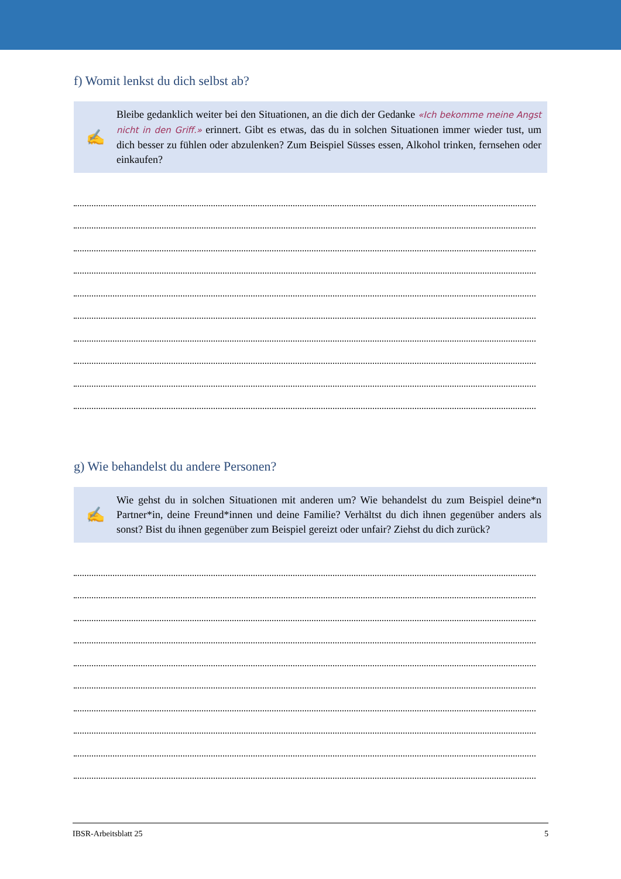f) Womit lenkst du dich selbst ab?
✍
Bleibe gedanklich weiter bei den Situationen, an die dich der Gedanke «Ich bekomme meine Angst nicht in den Griff.» erinnert. Gibt es etwas, das du in solchen Situationen immer wieder tust, um dich besser zu fühlen oder abzulenken? Zum Beispiel Süsses essen, Alkohol trinken, fernsehen oder einkaufen?
g) Wie behandelst du andere Personen?
✍
Wie gehst du in solchen Situationen mit anderen um? Wie behandelst du zum Beispiel deine*n Partner*in, deine Freund*innen und deine Familie? Verhältst du dich ihnen gegenüber anders als sonst? Bist du ihnen gegenüber zum Beispiel gereizt oder unfair? Ziehst du dich zurück?
IBSR-Arbeitsblatt 25 5